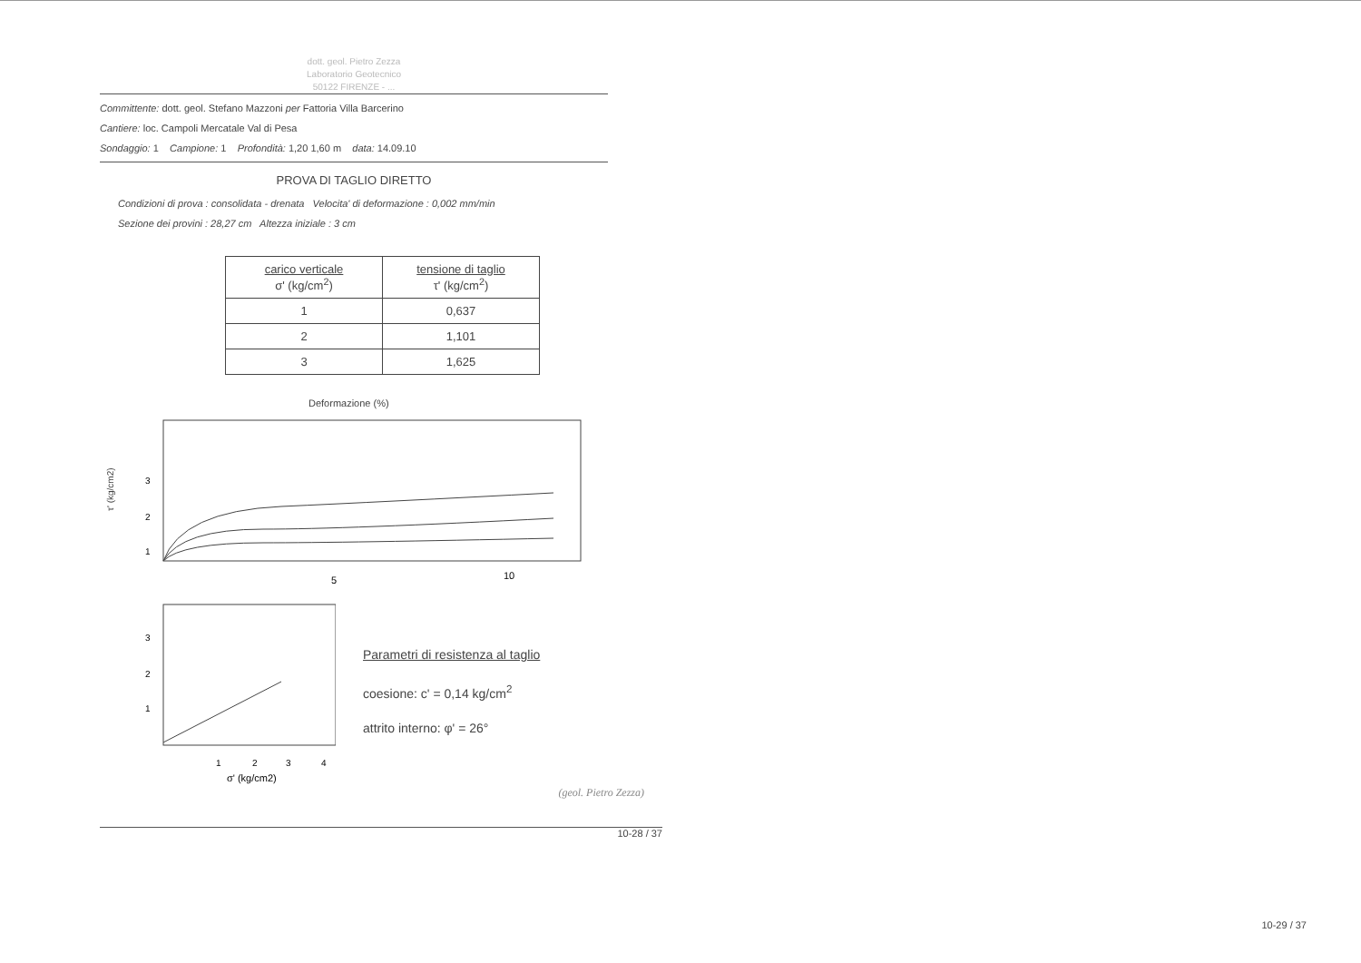dott. geol. Pietro Zezza
Laboratorio Geotecnico
50122 FIRENZE - ...
Committente: dott. geol. Stefano Mazzoni per Fattoria Villa Barcerino
Cantiere: loc. Campoli Mercatale Val di Pesa
Sondaggio: 1 Campione: 1 Profondità: 1,20 1,60 m data: 14.09.10
PROVA DI TAGLIO DIRETTO
Condizioni di prova : consolidata - drenata Velocita' di deformazione : 0,002 mm/min
Sezione dei provini : 28,27 cm Altezza iniziale : 3 cm
| carico verticale σ' (kg/cm<sup>2</sup>) | tensione di taglio τ' (kg/cm<sup>2</sup>) |
| --- | --- |
| 1 | 0,637 |
| 2 | 1,101 |
| 3 | 1,625 |
Deformazione (%)
τ' (kg/cm2)
3
2
1
5
10
3
2
1
1
2
3
4
σ' (kg/cm2)
Parametri di resistenza al taglio
coesione: c' = 0,14 kg/cm<sup>2</sup>
attrito interno: φ' = 26°
(geol. Pietro Zezza)
10-28 / 37
10-29 / 37